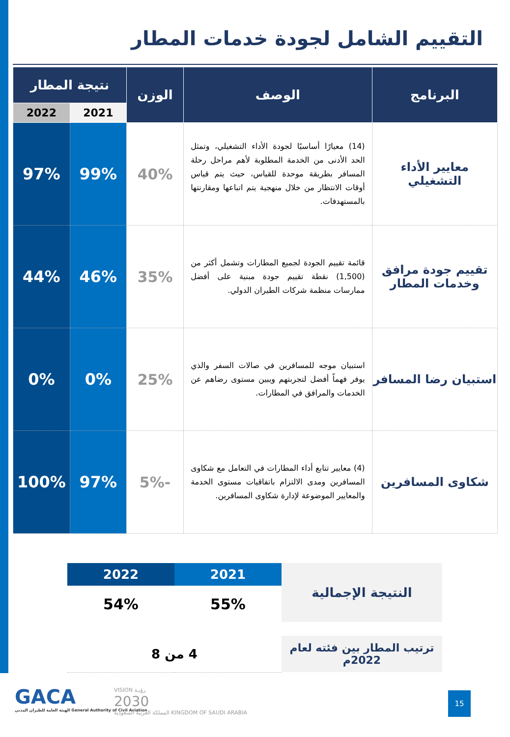التقييم الشامل لجودة خدمات المطار
| البرنامج | الوصف | الوزن | نتيجة المطار | |
| --- | --- | --- | --- | --- |
| | | | 2021 | 2022 |
| معايير الأداء التشغيلي | (14) معيارًا أساسيًا لجودة الأداء التشغيلي، وتمثل الحد الأدنى من الخدمة المطلوبة لأهم مراحل رحلة المسافر بطريقة موحدة للقياس، حيث يتم قياس أوقات الانتظار من خلال منهجية يتم اتباعها ومقارنتها بالمستهدفات. | 40% | 99% | 97% |
| تقييم جودة مرافق وخدمات المطار | قائمة تقييم الجودة لجميع المطارات وتشمل أكثر من (1,500) نقطة تقييم جودة مبنية على أفضل ممارسات منظمة شركات الطيران الدولي. | 35% | 46% | 44% |
| استبيان رضا المسافر | استبيان موجه للمسافرين في صالات السفر والذي يوفر فهماً أفضل لتجربتهم ويبين مستوى رضاهم عن الخدمات والمرافق في المطارات. | 25% | 0% | 0% |
| شكاوى المسافرين | (4) معايير تتابع أداء المطارات في التعامل مع شكاوى المسافرين ومدى الالتزام باتفاقيات مستوى الخدمة والمعايير الموضوعة لإدارة شكاوى المسافرين. | -5% | 97% | 100% |
| النتيجة الإجمالية | 2021 | 2022 |
| | 55% | 54% |
| ترتيب المطار بين فئته لعام 2022م | 4 من 8 | |
GACA
الهيئة العامة للطيران المدني General Authority of Civil Aviation
VISION رؤيـة
2030
المملكة العربية السعودية KINGDOM OF SAUDI ARABIA
15